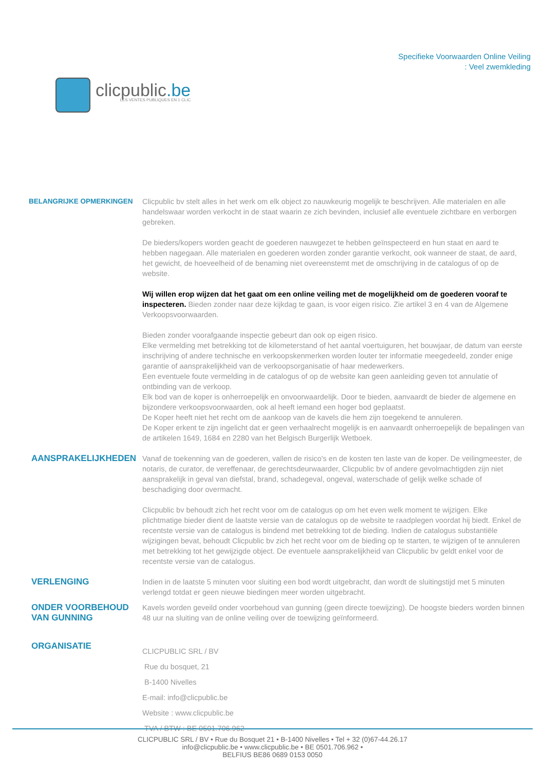clicpublic.be
LES VENTES PUBLIQUES EN 1 CLIC
Specifieke Voorwaarden Online Veiling
: Veel zwemkleding
BELANGRIJKE OPMERKINGEN
Clicpublic bv stelt alles in het werk om elk object zo nauwkeurig mogelijk te beschrijven. Alle materialen en alle handelswaar worden verkocht in de staat waarin ze zich bevinden, inclusief alle eventuele zichtbare en verborgen gebreken.
De bieders/kopers worden geacht de goederen nauwgezet te hebben geïnspecteerd en hun staat en aard te hebben nagegaan. Alle materialen en goederen worden zonder garantie verkocht, ook wanneer de staat, de aard, het gewicht, de hoeveelheid of de benaming niet overeenstemt met de omschrijving in de catalogus of op de website.
Wij willen erop wijzen dat het gaat om een online veiling met de mogelijkheid om de goederen vooraf te inspecteren. Bieden zonder naar deze kijkdag te gaan, is voor eigen risico. Zie artikel 3 en 4 van de Algemene Verkoopsvoorwaarden.
Bieden zonder voorafgaande inspectie gebeurt dan ook op eigen risico.
Elke vermelding met betrekking tot de kilometerstand of het aantal voertuiguren, het bouwjaar, de datum van eerste inschrijving of andere technische en verkoopskenmerken worden louter ter informatie meegedeeld, zonder enige garantie of aansprakelijkheid van de verkoopsorganisatie of haar medewerkers.
Een eventuele foute vermelding in de catalogus of op de website kan geen aanleiding geven tot annulatie of ontbinding van de verkoop.
Elk bod van de koper is onherroepelijk en onvoorwaardelijk. Door te bieden, aanvaardt de bieder de algemene en bijzondere verkoopsvoorwaarden, ook al heeft iemand een hoger bod geplaatst.
De Koper heeft niet het recht om de aankoop van de kavels die hem zijn toegekend te annuleren.
De Koper erkent te zijn ingelicht dat er geen verhaalrecht mogelijk is en aanvaardt onherroepelijk de bepalingen van de artikelen 1649, 1684 en 2280 van het Belgisch Burgerlijk Wetboek.
AANSPRAKELIJKHEDEN
Vanaf de toekenning van de goederen, vallen de risico's en de kosten ten laste van de koper. De veilingmeester, de notaris, de curator, de vereffenaar, de gerechtsdeurwaarder, Clicpublic bv of andere gevolmachtigden zijn niet aansprakelijk in geval van diefstal, brand, schadegeval, ongeval, waterschade of gelijk welke schade of beschadiging door overmacht.
Clicpublic bv behoudt zich het recht voor om de catalogus op om het even welk moment te wijzigen. Elke plichtmatige bieder dient de laatste versie van de catalogus op de website te raadplegen voordat hij biedt. Enkel de recentste versie van de catalogus is bindend met betrekking tot de bieding. Indien de catalogus substantiële wijzigingen bevat, behoudt Clicpublic bv zich het recht voor om de bieding op te starten, te wijzigen of te annuleren met betrekking tot het gewijzigde object. De eventuele aansprakelijkheid van Clicpublic bv geldt enkel voor de recentste versie van de catalogus.
VERLENGING
Indien in de laatste 5 minuten voor sluiting een bod wordt uitgebracht, dan wordt de sluitingstijd met 5 minuten verlengd totdat er geen nieuwe biedingen meer worden uitgebracht.
ONDER VOORBEHOUD VAN GUNNING
Kavels worden geveild onder voorbehoud van gunning (geen directe toewijzing). De hoogste bieders worden binnen 48 uur na sluiting van de online veiling over de toewijzing geïnformeerd.
ORGANISATIE
CLICPUBLIC SRL / BV
Rue du bosquet, 21
B-1400 Nivelles
E-mail: info@clicpublic.be
Website : www.clicpublic.be
TVA / BTW : BE 0501.706.962
CLICPUBLIC SRL / BV • Rue du Bosquet 21 • B-1400 Nivelles • Tel + 32 (0)67-44.26.17
info@clicpublic.be • www.clicpublic.be • BE 0501.706.962 •
BELFIUS BE86 0689 0153 0050